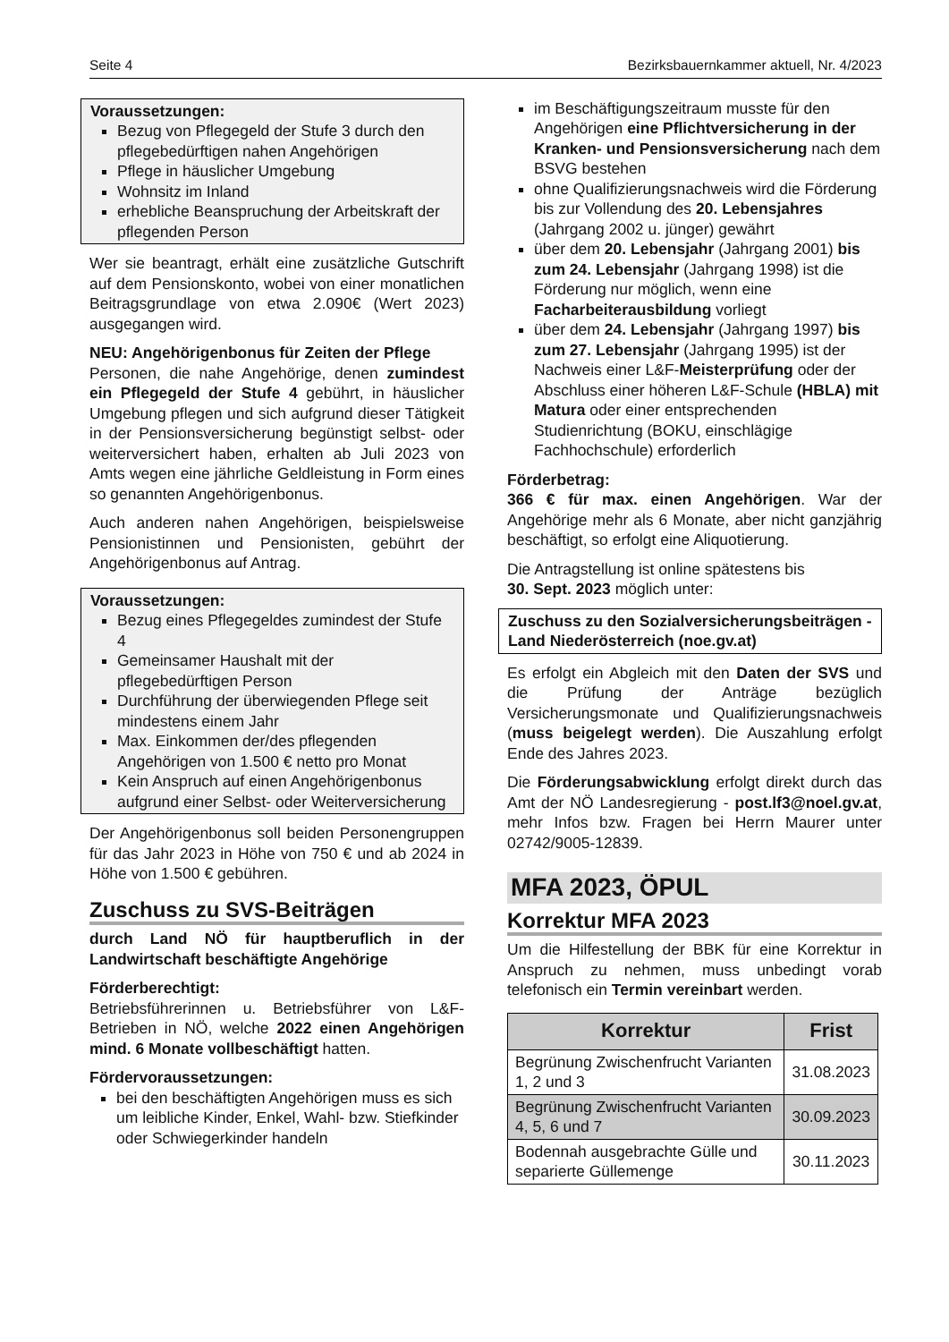Seite 4 Bezirksbauernkammer aktuell, Nr. 4/2023
Voraussetzungen:
Bezug von Pflegegeld der Stufe 3 durch den pflegebedürftigen nahen Angehörigen
Pflege in häuslicher Umgebung
Wohnsitz im Inland
erhebliche Beanspruchung der Arbeitskraft der pflegenden Person
Wer sie beantragt, erhält eine zusätzliche Gutschrift auf dem Pensionskonto, wobei von einer monatlichen Beitragsgrundlage von etwa 2.090€ (Wert 2023) ausgegangen wird.
NEU: Angehörigenbonus für Zeiten der Pflege
Personen, die nahe Angehörige, denen zumindest ein Pflegegeld der Stufe 4 gebührt, in häuslicher Umgebung pflegen und sich aufgrund dieser Tätigkeit in der Pensionsversicherung begünstigt selbst- oder weiterversichert haben, erhalten ab Juli 2023 von Amts wegen eine jährliche Geldleistung in Form eines so genannten Angehörigenbonus.
Auch anderen nahen Angehörigen, beispielsweise Pensionistinnen und Pensionisten, gebührt der Angehörigenbonus auf Antrag.
Voraussetzungen:
Bezug eines Pflegegeldes zumindest der Stufe 4
Gemeinsamer Haushalt mit der pflegebedürftigen Person
Durchführung der überwiegenden Pflege seit mindestens einem Jahr
Max. Einkommen der/des pflegenden Angehörigen von 1.500 € netto pro Monat
Kein Anspruch auf einen Angehörigenbonus aufgrund einer Selbst- oder Weiterversicherung
Der Angehörigenbonus soll beiden Personengruppen für das Jahr 2023 in Höhe von 750 € und ab 2024 in Höhe von 1.500 € gebühren.
Zuschuss zu SVS-Beiträgen
durch Land NÖ für hauptberuflich in der Landwirtschaft beschäftigte Angehörige
Förderberechtigt:
Betriebsführerinnen u. Betriebsführer von L&F-Betrieben in NÖ, welche 2022 einen Angehörigen mind. 6 Monate vollbeschäftigt hatten.
Fördervoraussetzungen:
bei den beschäftigten Angehörigen muss es sich um leibliche Kinder, Enkel, Wahl- bzw. Stiefkinder oder Schwiegerkinder handeln
im Beschäftigungszeitraum musste für den Angehörigen eine Pflichtversicherung in der Kranken- und Pensionsversicherung nach dem BSVG bestehen
ohne Qualifizierungsnachweis wird die Förderung bis zur Vollendung des 20. Lebensjahres (Jahrgang 2002 u. jünger) gewährt
über dem 20. Lebensjahr (Jahrgang 2001) bis zum 24. Lebensjahr (Jahrgang 1998) ist die Förderung nur möglich, wenn eine Facharbeiterausbildung vorliegt
über dem 24. Lebensjahr (Jahrgang 1997) bis zum 27. Lebensjahr (Jahrgang 1995) ist der Nachweis einer L&F-Meisterprüfung oder der Abschluss einer höheren L&F-Schule (HBLA) mit Matura oder einer entsprechenden Studienrichtung (BOKU, einschlägige Fachhochschule) erforderlich
Förderbetrag:
366 € für max. einen Angehörigen. War der Angehörige mehr als 6 Monate, aber nicht ganzjährig beschäftigt, so erfolgt eine Aliquotierung.
Die Antragstellung ist online spätestens bis
30. Sept. 2023 möglich unter:
Zuschuss zu den Sozialversicherungsbeiträgen - Land Niederösterreich (noe.gv.at)
Es erfolgt ein Abgleich mit den Daten der SVS und die Prüfung der Anträge bezüglich Versicherungsmonate und Qualifizierungsnachweis (muss beigelegt werden). Die Auszahlung erfolgt Ende des Jahres 2023.
Die Förderungsabwicklung erfolgt direkt durch das Amt der NÖ Landesregierung - post.lf3@noel.gv.at, mehr Infos bzw. Fragen bei Herrn Maurer unter 02742/9005-12839.
MFA 2023, ÖPUL
Korrektur MFA 2023
Um die Hilfestellung der BBK für eine Korrektur in Anspruch zu nehmen, muss unbedingt vorab telefonisch ein Termin vereinbart werden.
| Korrektur | Frist |
| --- | --- |
| Begrünung Zwischenfrucht Varianten 1, 2 und 3 | 31.08.2023 |
| Begrünung Zwischenfrucht Varianten 4, 5, 6 und 7 | 30.09.2023 |
| Bodennah ausgebrachte Gülle und separierte Güllemenge | 30.11.2023 |